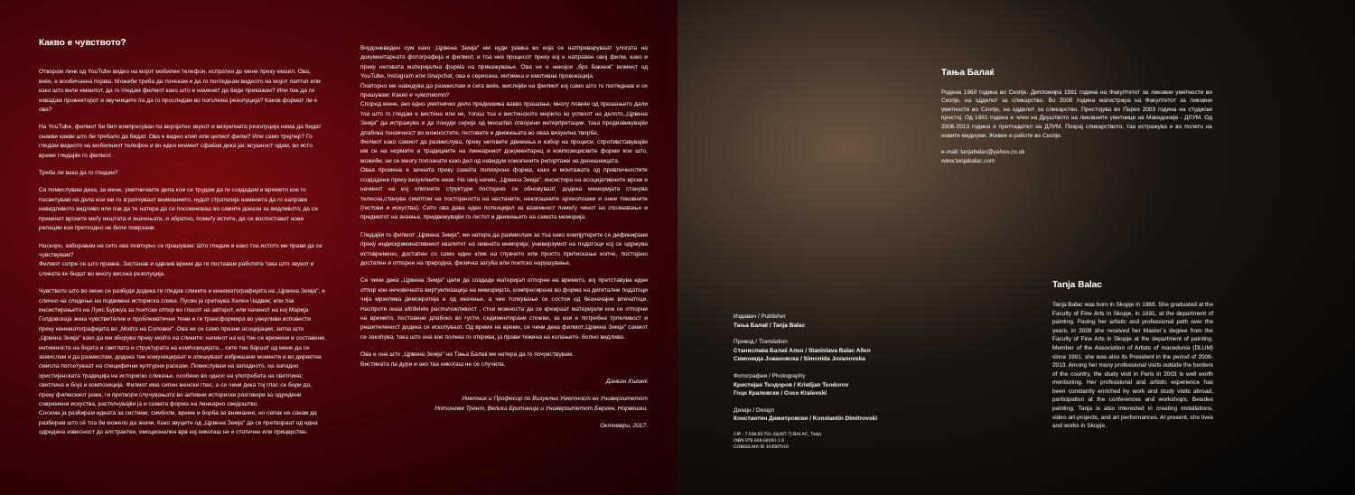Какво е чувството?
Отворам линк од YouTube видео на мојот мобилен телефон, испратен до мене преку емаил. Ова, веќе, е вообичаена појава. Можеби треба да почекам и да го погледнам видеото на мојот лаптоп или како што вели емаилот, да го гледам филмот како што е наменет да биде прикажан? Или пак да ги извадам прожекторот и звучниците па да го проследам во поголема резолуција? Каков формат ли е ова?
На YouTube, филмот би бил компресуван па веројатно звукот и визуелната резолуција нема да бидат онакви какви што би требало да бидат. Ова е видео клип или целиот филм? Или само трејлер? Го гледам видеото на мобилниот телефон и во еден момент сфаќам дека јас всушност одам, во исто време гледајќи го филмот.
Треба ли вака да го гледам?
Си помислувам дека, за мене, уметничките дела кои се трудам да ги создадам и времето кое го посветувам на дела кои ми го зграпчуваат вниманието, нудат стратегија наменета да го направи невидливото видливо или пак да те натера да се посомневаш во самите докази за видливото; да се прекинат врските меѓу нештата и значењата, и обратно, помеѓу истите, да се воспостават нови релации кои претходно не биле поврзани.
Наскоро, заборавам на сето ова повторно се прашувам: Што гледам и како тоа истото ме прави да се чувствувам?
Филмот сопре се што правев. Застанав и одвоив време да ги поставам работите така што звукот и сликата ќе бидат во многу висока резолуција.
Чувството што во мене се разбуди додека ги гледав сликите и кинематографијата на „Црвена Земја", е слично на следење на подвижна историска слика. Пусин ја сретнува Хелен Чадвик, или пак инсистирањето на Луис Буржуа за поетски отпор во гласот на авторот, или начинот на кој Марија Голдовскаја зема чувствителни и проблематични теми и ги трансформира во уверливи исповести преку кинематографијата во „Моќта на Соловки". Ова не се само празни асоцијации, затоа што „Црвена Земја" како да ми зборува преку моќта на сликите: начинот на кој тие се времени и составени, интимноста на бојата и светлата и структурата на композицијата... сите тие бараат од мене да се замислам и да размислам, додека тие комуницираат и опишуваат избришани моменти и во директна смисла потсетуваат на специфични културни раскази. Помислувам на западното, на западно христијанската традиција на историско сликање, особено во однос на употребата на светлина; светлина и боја и композиција. Филмот има силен женски глас, а се чини дека тој глас се бори да, преку филмскиот јазик, ги претвори случувањата во активни историски разговори за одредени современи искуства, растегнувајќи ја и самата форма на линеарно сведоштво.
Сосема ја разбирам идеата за системи, симболи, време и борба за внимание, но сепак не сакам да разберам што сé тоа би можело да значи. Како звуците од „Црвена Земја" да се претвораат од една одредена извесност до апстрактен, емоционален врв кој никогаш не е статичен или прицврстен.
Вчудоневиден сум како „Црвена Земја" ми нуди рамка во која се натпреваруваат улогата на документарната фотографија и филмот, и тоа низ процесот преку кој е направен овој филм, како и преку неговата материјална форма на прикажување. Ова не е некојси „брз бакнеж" момент од YouTube, Instagram или Snapchat, ова е сериозна, интимна и емотивна провокација.
Повторно ме наведува да размислам и сега веќе, мислејќи на филмот кој само што го погледнав и се прашувам: Какво е чувството?
Според мене, ако едно уметничко дело предизвика вакво прашање, многу повеќе од прашањето дали тоа што го гледам е вистина или не, тогаш тоа е вистинското мерило за успехот на делото.„Црвена Земја" да истражува и да понуди серија од мноштво отворени интерпретации, така предизвикувајќи длабока тензичност во можностите, гестовите и движењата во оваа визуелна творба.
Филмот како самиот да размислува, преку неговите движења и избор на процеси, спротивставувајќи им се на нормите и традициите на линеарниот документарец и композициските форми кои што, можеби, ни се многу попознати како дел од навидум хомогените репортажи на денешницата.
Оваа промена е зачната преку самата полихрона форма, како и монтажата од привлечностите создадени преку визуелните низи. На овој начин, „Црвена Земја", инсистира на асоцијативните врски и начинот на кој описните структури постојано се обновуваат, додека меморијата станува телесна,станува симптом на постојаноста на настаните, некогашните археолошки и оние тековните (гестови и искуства). Сето ова дава еден потенцијал за взаемност помеѓу чинот на спознавање и предметот на знаење, придвижувајќи го гестот и движењето на самата меморија.
Гледајќи го филмот „Црвена Земја", ме натера да размислам за тоа како компјутерите се дефинирани преку индискриминативниот квалитет на нивната меморија; универзумот на податоци кој се одржува истовремено, достапен со само еден клик на глувчето или просто притискање копче, постојано достапен и отпорен на природна, физичка загуба или поетско нарушување.
Се чини дека „Црвена Земја" цели да создаде материјал отпорен на времето, кој претставува еден отпор кон нечовечката виртуелизација на меморијата, компресирана во форма на дигитални податоци чија мрзелива демократија е од значење, а чие толкување се состои од безначајни впечатоци. Наспроти онаа alt/delete расположливост , стои можноста да се креираат материјали кои се отпорни на времето, поставени длабоко во густи, седиментирани слоеви, за кои е потребна трпеливост и решителеност додека се ископуваат. Од време на време, се чини дека филмот„Црвена Земја" самиот се закопува, така што она кое полека го открива, ја прави тежина на копањето- болно видлива.
Ова е она што „Црвена Земја" на Тања Балаќ ме натера да го почувствувам.
Вистината па дури и ако таа никогаш не се случила.
Данкан Хигинс
Уметник и Професор по Визуелна Уметност на Универзитетот
Нотингем Трент, Велика Британија и Универзитетот Берген, Норвешка.
Октомври, 2017.
Издавач / Publisher
Тања Балаќ / Tanja Balac
Превод / Translation
Станислава Балаќ Ален / Stanislava Balac Allen
Симонида Јовановска / Simonida Jovanovska
Фотографии / Photography
Кристијан Теодоров / Kristijan Teodorov
Гоце Кралевски / Goce Kralevski
Дизајн / Design
Константин Димитровски / Konstantin Dimitrovski
CIP - 7.038.53:791.43(497.7) BALAC, Tanja
ISBN 978-608-66000-1-3
COBISS.MK-ID 104587018
Тања Балаќ
Родена 1968 година во Скопје. Дипломира 1991 година на Факултетот за ликовни уметности во Скопје, на одделот за сликарство. Во 2008 година магистрира на Факултетот за ликовни уметности во Скопје, на одделот за сликарство. Престојува во Париз 2003 година на студиски престој. Од 1991 година е член на Друштвото на ликовните уметници на Македонија - ДЛУМ. Од 2006-2013 година е претседател на ДЛУМ. Покрај сликарството, таа истражува и во полето на новите медиуми. Живее и работи во Скопје.
e-mail: tanjabalac@yahoo.co.uk
www.tanjabalac.com
Tanja Balac
Tanja Balac was born in Skopje in 1968. She graduated at the Faculty of Fine Arts in Skopje, in 1991, at the department of painting. Paving her artistic and professional path over the years, in 2008 she received her Master`s degree from the Faculty of Fine Arts in Skopje at the department of painting. Member of the Association of Artists of macedonia (DLUM) since 1991, she was also its President in the period of 2006-2013. Among her many professional visits outside the borders of the country, the study visit in Paris in 2003 is well worth mentioning. Her professional and artistic experience has been constantly enriched by work and study visits abroad, participation at the conferences and workshops. Besides painting, Tanja is also interested in creating installations, video art-projects, and art performances. At present, she lives and works in Skopje.